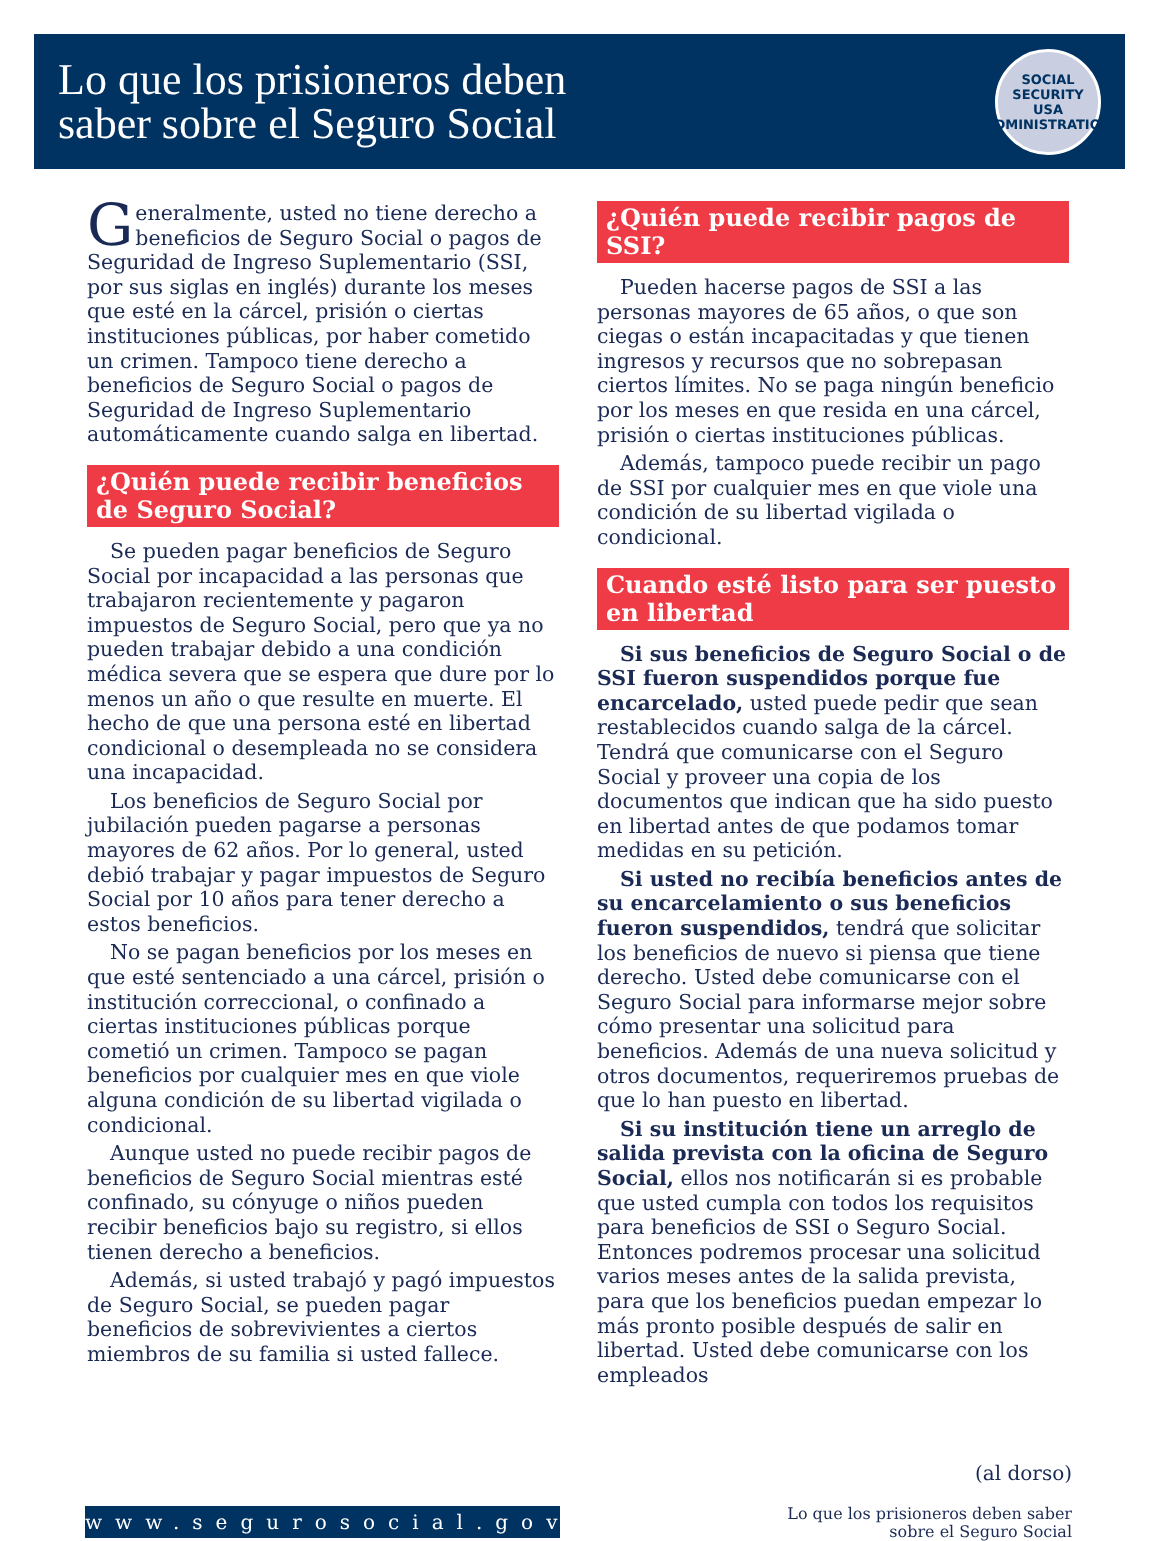Lo que los prisioneros deben
saber sobre el Seguro Social
SOCIAL SECURITY
USA
ADMINISTRATION
Generalmente, usted no tiene derecho a beneficios de Seguro Social o pagos de Seguridad de Ingreso Suplementario (SSI, por sus siglas en inglés) durante los meses que esté en la cárcel, prisión o ciertas instituciones públicas, por haber cometido un crimen. Tampoco tiene derecho a beneficios de Seguro Social o pagos de Seguridad de Ingreso Suplementario automáticamente cuando salga en libertad.
¿Quién puede recibir beneficios de Seguro Social?
Se pueden pagar beneficios de Seguro Social por incapacidad a las personas que trabajaron recientemente y pagaron impuestos de Seguro Social, pero que ya no pueden trabajar debido a una condición médica severa que se espera que dure por lo menos un año o que resulte en muerte. El hecho de que una persona esté en libertad condicional o desempleada no se considera una incapacidad.
Los beneficios de Seguro Social por jubilación pueden pagarse a personas mayores de 62 años. Por lo general, usted debió trabajar y pagar impuestos de Seguro Social por 10 años para tener derecho a estos beneficios.
No se pagan beneficios por los meses en que esté sentenciado a una cárcel, prisión o institución correccional, o confinado a ciertas instituciones públicas porque cometió un crimen. Tampoco se pagan beneficios por cualquier mes en que viole alguna condición de su libertad vigilada o condicional.
Aunque usted no puede recibir pagos de beneficios de Seguro Social mientras esté confinado, su cónyuge o niños pueden recibir beneficios bajo su registro, si ellos tienen derecho a beneficios.
Además, si usted trabajó y pagó impuestos de Seguro Social, se pueden pagar beneficios de sobrevivientes a ciertos miembros de su familia si usted fallece.
¿Quién puede recibir pagos de SSI?
Pueden hacerse pagos de SSI a las personas mayores de 65 años, o que son ciegas o están incapacitadas y que tienen ingresos y recursos que no sobrepasan ciertos límites. No se paga ningún beneficio por los meses en que resida en una cárcel, prisión o ciertas instituciones públicas.
Además, tampoco puede recibir un pago de SSI por cualquier mes en que viole una condición de su libertad vigilada o condicional.
Cuando esté listo para ser puesto en libertad
Si sus beneficios de Seguro Social o de SSI fueron suspendidos porque fue encarcelado, usted puede pedir que sean restablecidos cuando salga de la cárcel. Tendrá que comunicarse con el Seguro Social y proveer una copia de los documentos que indican que ha sido puesto en libertad antes de que podamos tomar medidas en su petición.
Si usted no recibía beneficios antes de su encarcelamiento o sus beneficios fueron suspendidos, tendrá que solicitar los beneficios de nuevo si piensa que tiene derecho. Usted debe comunicarse con el Seguro Social para informarse mejor sobre cómo presentar una solicitud para beneficios. Además de una nueva solicitud y otros documentos, requeriremos pruebas de que lo han puesto en libertad.
Si su institución tiene un arreglo de salida prevista con la oficina de Seguro Social, ellos nos notificarán si es probable que usted cumpla con todos los requisitos para beneficios de SSI o Seguro Social. Entonces podremos procesar una solicitud varios meses antes de la salida prevista, para que los beneficios puedan empezar lo más pronto posible después de salir en libertad. Usted debe comunicarse con los empleados
www.segurosocial.gov
(al dorso)
Lo que los prisioneros deben saber
sobre el Seguro Social